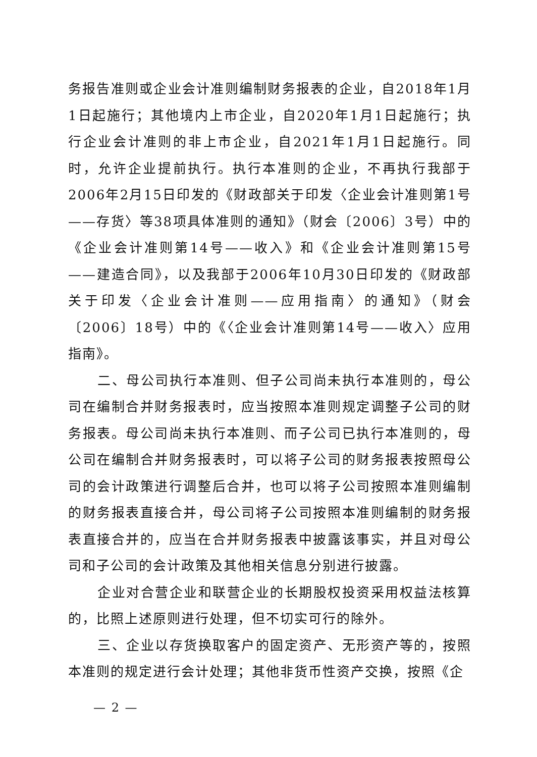务报告准则或企业会计准则编制财务报表的企业，自2018年1月1日起施行；其他境内上市企业，自2020年1月1日起施行；执行企业会计准则的非上市企业，自2021年1月1日起施行。同时，允许企业提前执行。执行本准则的企业，不再执行我部于2006年2月15日印发的《财政部关于印发〈企业会计准则第1号——存货〉等38项具体准则的通知》（财会〔2006〕3号）中的《企业会计准则第14号——收入》和《企业会计准则第15号——建造合同》，以及我部于2006年10月30日印发的《财政部关于印发〈企业会计准则——应用指南〉的通知》（财会〔2006〕18号）中的《〈企业会计准则第14号——收入〉应用指南》。
二、母公司执行本准则、但子公司尚未执行本准则的，母公司在编制合并财务报表时，应当按照本准则规定调整子公司的财务报表。母公司尚未执行本准则、而子公司已执行本准则的，母公司在编制合并财务报表时，可以将子公司的财务报表按照母公司的会计政策进行调整后合并，也可以将子公司按照本准则编制的财务报表直接合并，母公司将子公司按照本准则编制的财务报表直接合并的，应当在合并财务报表中披露该事实，并且对母公司和子公司的会计政策及其他相关信息分别进行披露。
企业对合营企业和联营企业的长期股权投资采用权益法核算的，比照上述原则进行处理，但不切实可行的除外。
三、企业以存货换取客户的固定资产、无形资产等的，按照本准则的规定进行会计处理；其他非货币性资产交换，按照《企
— 2 —